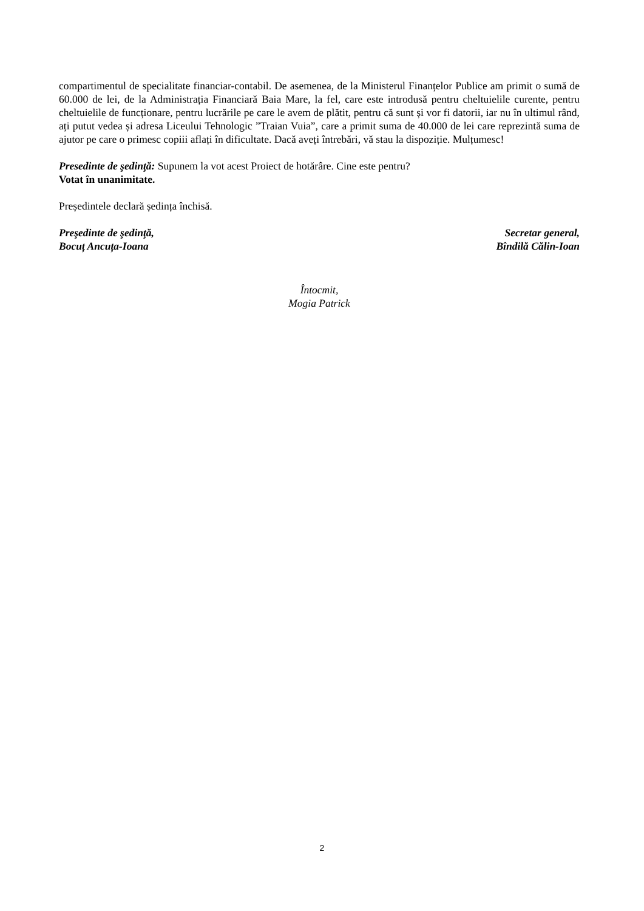compartimentul de specialitate financiar-contabil. De asemenea, de la Ministerul Finanțelor Publice am primit o sumă de 60.000 de lei, de la Administrația Financiară Baia Mare, la fel, care este introdusă pentru cheltuielile curente, pentru cheltuielile de funcționare, pentru lucrările pe care le avem de plătit, pentru că sunt și vor fi datorii, iar nu în ultimul rând, ați putut vedea și adresa Liceului Tehnologic ”Traian Vuia”, care a primit suma de 40.000 de lei care reprezintă suma de ajutor pe care o primesc copiii aflați în dificultate. Dacă aveți întrebări, vă stau la dispoziție. Mulțumesc!
Presedinte de şedinţă: Supunem la vot acest Proiect de hotărâre. Cine este pentru?
Votat în unanimitate.
Președintele declară ședința închisă.
Preşedinte de şedinţă,
Bocuț Ancuța-Ioana
Secretar general,
Bîndilă Călin-Ioan
Întocmit,
Mogia Patrick
2